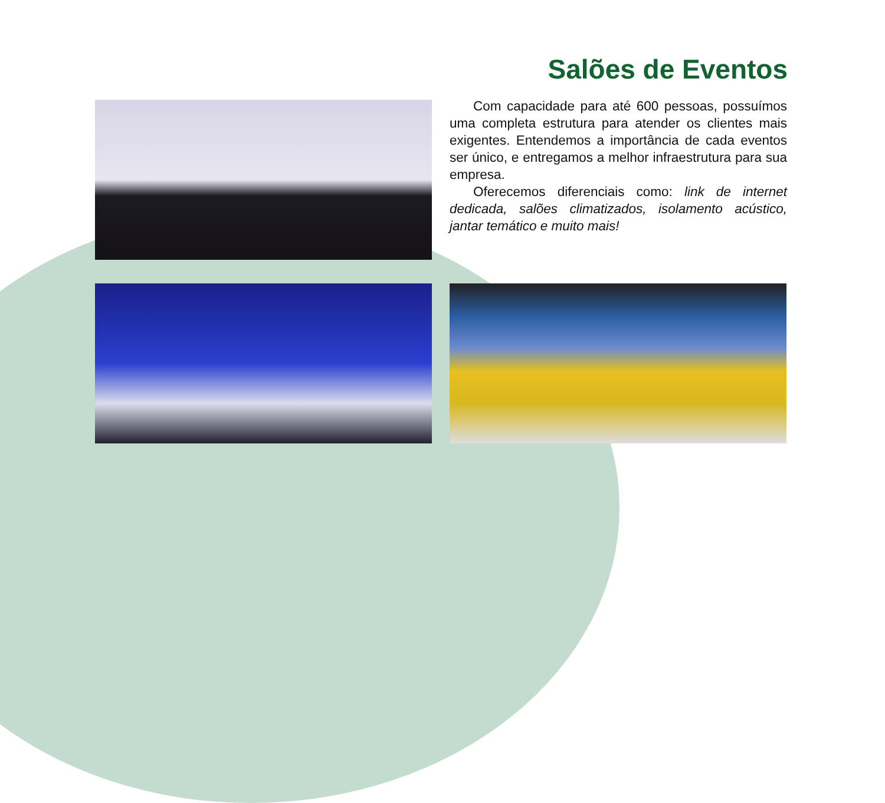Salões de Eventos
Com capacidade para até 600 pessoas, possuímos uma completa estrutura para atender os clientes mais exigentes. Entendemos a importância de cada eventos ser único, e entregamos a melhor infraestrutura para sua empresa.
Oferecemos diferenciais como: link de internet dedicada, salões climatizados, isolamento acústico, jantar temático e muito mais!